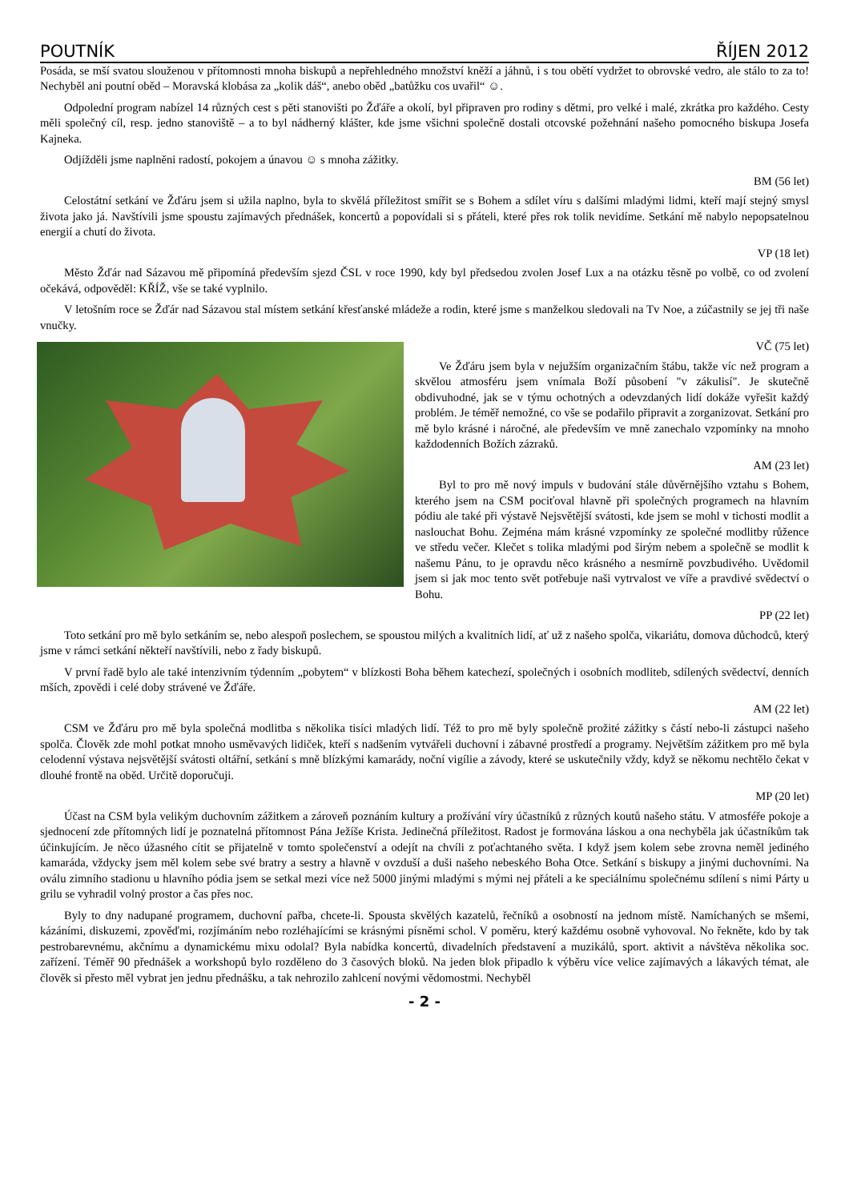POUTNÍK ŘÍJEN 2012
Posáda, se mší svatou slouženou v přítomnosti mnoha biskupů a nepřehledného množství kněží a jáhnů, i s tou obětí vydržet to obrovské vedro, ale stálo to za to! Nechyběl ani poutní oběd – Moravská klobása za „kolik dáš“, anebo oběd „batůžku cos uvařil“ ☺.
Odpolední program nabízel 14 různých cest s pěti stanovišti po Žďáře a okolí, byl připraven pro rodiny s dětmi, pro velké i malé, zkrátka pro každého. Cesty měli společný cíl, resp. jedno stanoviště – a to byl nádherný klášter, kde jsme všichni společně dostali otcovské požehnání našeho pomocného biskupa Josefa Kajneka.
Odjížděli jsme naplněni radostí, pokojem a únavou ☺ s mnoha zážitky.
BM (56 let)
Celostátní setkání ve Žďáru jsem si užila naplno, byla to skvělá příležitost smířit se s Bohem a sdílet víru s dalšími mladými lidmi, kteří mají stejný smysl života jako já. Navštívili jsme spoustu zajímavých přednášek, koncertů a popovídali si s přáteli, které přes rok tolik nevidíme. Setkání mě nabylo nepopsatelnou energií a chutí do života.
VP (18 let)
Město Žďár nad Sázavou mě připomíná především sjezd ČSL v roce 1990, kdy byl předsedou zvolen Josef Lux a na otázku těsně po volbě, co od zvolení očekává, odpověděl: KŘÍŽ, vše se také vyplnilo.
V letošním roce se Žďár nad Sázavou stal místem setkání křesťanské mládeže a rodin, které jsme s manželkou sledovali na Tv Noe, a zúčastnily se jej tři naše vnučky.
VČ (75 let)
Ve Žďáru jsem byla v nejužším organizačním štábu, takže víc než program a skvělou atmosféru jsem vnímala Boží působení "v zákulisí". Je skutečně obdivuhodné, jak se v týmu ochotných a odevzdaných lidí dokáže vyřešit každý problém. Je téměř nemožné, co vše se podařilo připravit a zorganizovat. Setkání pro mě bylo krásné i náročné, ale především ve mně zanechalo vzpomínky na mnoho každodenních Božích zázraků.
AM (23 let)
Byl to pro mě nový impuls v budování stále důvěrnějšího vztahu s Bohem, kterého jsem na CSM pociťoval hlavně při společných programech na hlavním pódiu ale také při výstavě Nejsvětější svátosti, kde jsem se mohl v tichosti modlit a naslouchat Bohu. Zejména mám krásné vzpomínky ze společné modlitby růžence ve středu večer. Klečet s tolika mladými pod širým nebem a společně se modlit k našemu Pánu, to je opravdu něco krásného a nesmírně povzbudivého. Uvědomil jsem si jak moc tento svět potřebuje naši vytrvalost ve víře a pravdivé svědectví o Bohu.
PP (22 let)
Toto setkání pro mě bylo setkáním se, nebo alespoň poslechem, se spoustou milých a kvalitních lidí, ať už z našeho spolča, vikariátu, domova důchodců, který jsme v rámci setkání někteří navštívili, nebo z řady biskupů.
V první řadě bylo ale také intenzivním týdenním „pobytem“ v blízkosti Boha během katechezí, společných i osobních modliteb, sdílených svědectví, denních mších, zpovědi i celé doby strávené ve Žďáře.
AM (22 let)
CSM ve Žďáru pro mě byla společná modlitba s několika tisíci mladých lidí. Též to pro mě byly společně prožité zážitky s částí nebo-li zástupci našeho spolča. Člověk zde mohl potkat mnoho usměvavých lidiček, kteří s nadšením vytvářeli duchovní i zábavné prostředí a programy. Největším zážitkem pro mě byla celodenní výstava nejsvětější svátosti oltářní, setkání s mně blízkými kamarády, noční vigílie a závody, které se uskutečnily vždy, když se někomu nechtělo čekat v dlouhé frontě na oběd. Určitě doporučuji.
MP (20 let)
Účast na CSM byla velikým duchovním zážitkem a zároveň poznáním kultury a prožívání víry účastníků z různých koutů našeho státu. V atmosféře pokoje a sjednocení zde přítomných lidí je poznatelná přítomnost Pána Ježíše Krista. Jedinečná příležitost. Radost je formována láskou a ona nechyběla jak účastníkům tak účinkujícím. Je něco úžasného cítit se přijatelně v tomto společenství a odejít na chvíli z poťachtaného světa. I když jsem kolem sebe zrovna neměl jediného kamaráda, vždycky jsem měl kolem sebe své bratry a sestry a hlavně v ovzduší a duši našeho nebeského Boha Otce. Setkání s biskupy a jinými duchovními. Na oválu zimního stadionu u hlavního pódia jsem se setkal mezi více než 5000 jinými mladými s mými nej přáteli a ke speciálnímu společnému sdílení s nimi Párty u grilu se vyhradil volný prostor a čas přes noc.
Byly to dny nadupané programem, duchovní pařba, chcete-li. Spousta skvělých kazatelů, řečníků a osobností na jednom místě. Namíchaných se mšemi, kázáními, diskuzemi, zpověďmi, rozjímáním nebo rozléhajícími se krásnými písněmi schol. V poměru, který každému osobně vyhovoval. No řekněte, kdo by tak pestrobarevnému, akčnímu a dynamickému mixu odolal? Byla nabídka koncertů, divadelních představení a muzikálů, sport. aktivit a návštěva několika soc. zařízení. Téměř 90 přednášek a workshopů bylo rozděleno do 3 časových bloků. Na jeden blok připadlo k výběru více velice zajímavých a lákavých témat, ale člověk si přesto měl vybrat jen jednu přednášku, a tak nehrozilo zahlcení novými vědomostmi. Nechyběl
- 2 -